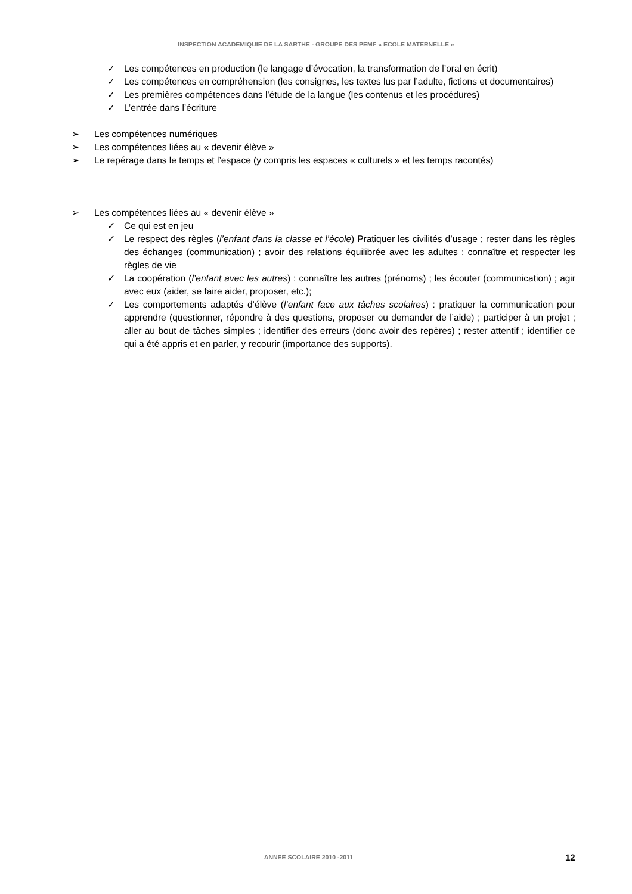INSPECTION ACADEMIQUIE DE LA SARTHE - GROUPE DES PEMF « ECOLE MATERNELLE »
✓ Les compétences en production (le langage d’évocation, la transformation de l’oral en écrit)
✓ Les compétences en compréhension (les consignes, les textes lus par l’adulte, fictions et documentaires)
✓ Les premières compétences dans l’étude de la langue (les contenus et les procédures)
✓ L’entrée dans l’écriture
➢ Les compétences numériques
➢ Les compétences liées au « devenir élève »
➢ Le repérage dans le temps et l’espace (y compris les espaces « culturels » et les temps racontés)
➢ Les compétences liées au « devenir élève »
✓ Ce qui est en jeu
✓ Le respect des règles (l’enfant dans la classe et l’école) Pratiquer les civilités d’usage ; rester dans les règles des échanges (communication) ; avoir des relations équilibrée avec les adultes ; connaître et respecter les règles de vie
✓ La coopération (l’enfant avec les autres) : connaître les autres (prénoms) ; les écouter (communication) ; agir avec eux (aider, se faire aider, proposer, etc.);
✓ Les comportements adaptés d’élève (l’enfant face aux tâches scolaires) : pratiquer la communication pour apprendre (questionner, répondre à des questions, proposer ou demander de l’aide) ; participer à un projet ; aller au bout de tâches simples ; identifier des erreurs (donc avoir des repères) ; rester attentif ; identifier ce qui a été appris et en parler, y recourir (importance des supports).
ANNEE SCOLAIRE 2010 -2011 12